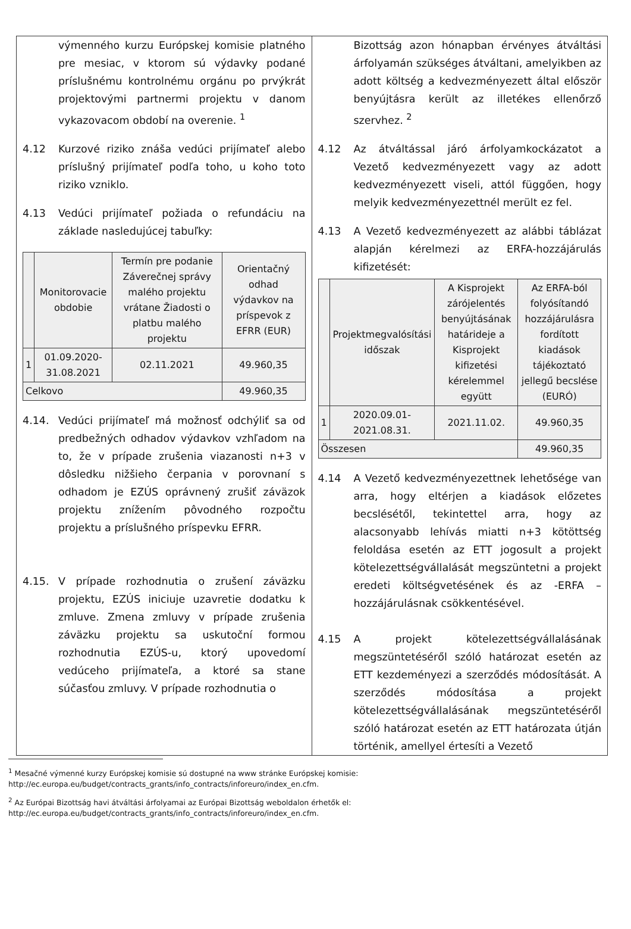výmenného kurzu Európskej komisie platného pre mesiac, v ktorom sú výdavky podané príslušnému kontrolnému orgánu po prvýkrát projektovými partnermi projektu v danom vykazovacom období na overenie. <sup>1</sup>
4.12 Kurzové riziko znáša vedúci prijímateľ alebo príslušný prijímateľ podľa toho, u koho toto riziko vzniklo.
4.13 Vedúci prijímateľ požiada o refundáciu na základe nasledujúcej tabuľky:
| | Monitorovacie obdobie | Termín pre podanie Záverečnej správy malého projektu vrátane Žiadosti o platbu malého projektu | Orientačný odhad výdavkov na príspevok z EFRR (EUR) |
| --- | --- | --- | --- |
| 1 | 01.09.2020-31.08.2021 | 02.11.2021 | 49.960,35 |
| Celkovo | | | 49.960,35 |
4.14. Vedúci prijímateľ má možnosť odchýliť sa od predbežných odhadov výdavkov vzhľadom na to, že v prípade zrušenia viazanosti n+3 v dôsledku nižšieho čerpania v porovnaní s odhadom je EZÚS oprávnený zrušiť záväzok projektu znížením pôvodného rozpočtu projektu a príslušného príspevku EFRR.
4.15. V prípade rozhodnutia o zrušení záväzku projektu, EZÚS iniciuje uzavretie dodatku k zmluve. Zmena zmluvy v prípade zrušenia záväzku projektu sa uskutoční formou rozhodnutia EZÚS-u, ktorý upovedomí vedúceho prijímateľa, a ktoré sa stane súčasťou zmluvy. V prípade rozhodnutia o
Bizottság azon hónapban érvényes átváltási árfolyamán szükséges átváltani, amelyikben az adott költség a kedvezményezett által először benyújtásra került az illetékes ellenőrző szervhez. <sup>2</sup>
4.12 Az átváltással járó árfolyamkockázatot a Vezető kedvezményezett vagy az adott kedvezményezett viseli, attól függően, hogy melyik kedvezményezettnél merült ez fel.
4.13 A Vezető kedvezményezett az alábbi táblázat alapján kérelmezi az ERFA-hozzájárulás kifizetését:
| | Projektmegvalósítási időszak | A Kisprojekt zárójelentés benyújtásának határideje a Kisprojekt kifizetési kérelemmel együtt | Az ERFA-ból folyósítandó hozzájárulásra fordított kiadások tájékoztató jellegű becslése (EURÓ) |
| --- | --- | --- | --- |
| 1 | 2020.09.01-2021.08.31. | 2021.11.02. | 49.960,35 |
| Összesen | | | 49.960,35 |
4.14 A Vezető kedvezményezettnek lehetősége van arra, hogy eltérjen a kiadások előzetes becslésétől, tekintettel arra, hogy az alacsonyabb lehívás miatti n+3 kötöttség feloldása esetén az ETT jogosult a projekt kötelezettségvállalását megszüntetni a projekt eredeti költségvetésének és az -ERFA – hozzájárulásnak csökkentésével.
4.15 A projekt kötelezettségvállalásának megszüntetéséről szóló határozat esetén az ETT kezdeményezi a szerződés módosítását. A szerződés módosítása a projekt kötelezettségvállalásának megszüntetéséről szóló határozat esetén az ETT határozata útján történik, amellyel értesíti a Vezető
<sup>1</sup> Mesačné výmenné kurzy Európskej komisie sú dostupné na www stránke Európskej komisie: http://ec.europa.eu/budget/contracts_grants/info_contracts/inforeuro/index_en.cfm.
<sup>2</sup> Az Európai Bizottság havi átváltási árfolyamai az Európai Bizottság weboldalon érhetők el: http://ec.europa.eu/budget/contracts_grants/info_contracts/inforeuro/index_en.cfm.